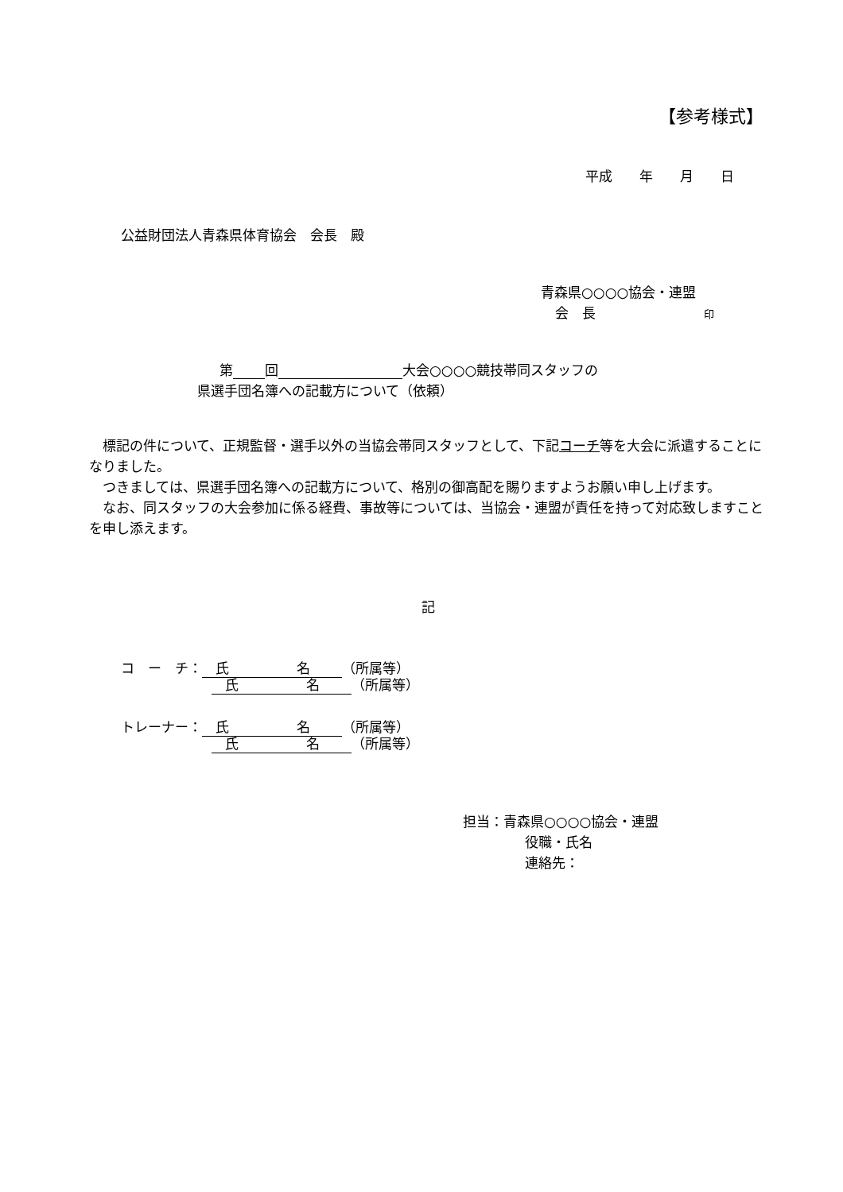【参考様式】
平成　　年　　月　　日
公益財団法人青森県体育協会　会長　殿
青森県○○○○協会・連盟
会　長　　　　　　　　印
第 回 大会○○○○競技帯同スタッフの
県選手団名簿への記載方について（依頼）
　標記の件について、正規監督・選手以外の当協会帯同スタッフとして、下記コーチ等を大会に派遣することになりました。
　つきましては、県選手団名簿への記載方について、格別の御高配を賜りますようお願い申し上げます。
　なお、同スタッフの大会参加に係る経費、事故等については、当協会・連盟が責任を持って対応致しますことを申し添えます。
記
コ　ー　チ：　氏　　　　　名 （所属等）
　氏　　　　　名 （所属等）
トレーナー：　氏　　　　　名 （所属等）
　氏　　　　　名 （所属等）
担当：青森県○○○○協会・連盟
役職・氏名
連絡先：